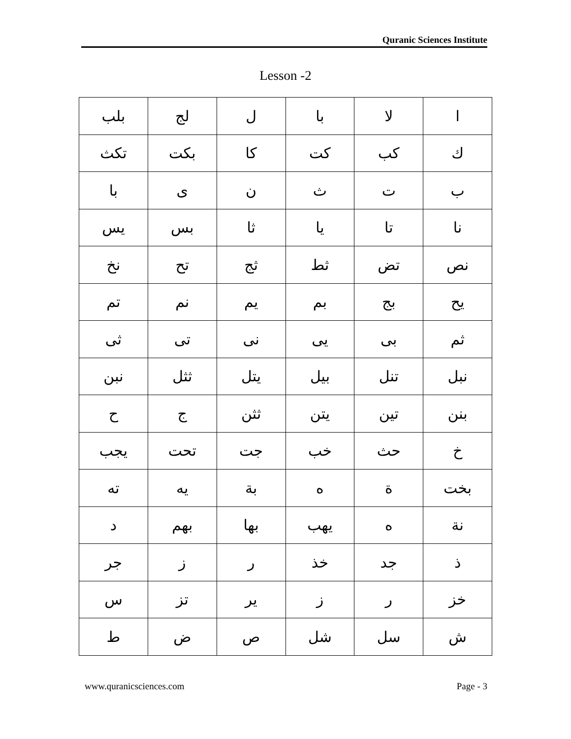Quranic Sciences Institute
Lesson -2
| ا | لا | با | ل | لج | بلب |
| ك | كب | كت | كا | بكت | تكث |
| ب | ت | ث | ن | ى | با |
| نا | تا | يا | ثا | بس | يس |
| نص | تض | ثط | ثج | تح | نخ |
| يح | بج | بم | يم | نم | تم |
| ثم | بى | يى | نى | تى | ثى |
| نبل | تنل | بيل | يتل | ثثل | نبن |
| بنن | تين | يتن | ثثن | ج | ح |
| خ | حث | خب | جت | تحت | يجب |
| بخت | ة | ه | بة | يه | ته |
| نة | ه | يهب | بها | بهم | د |
| ذ | جد | خذ | ر | ز | جر |
| خز | ر | ز | ير | تز | س |
| ش | سل | شل | ص | ض | ط |
www.quranicsciences.com Page - 3